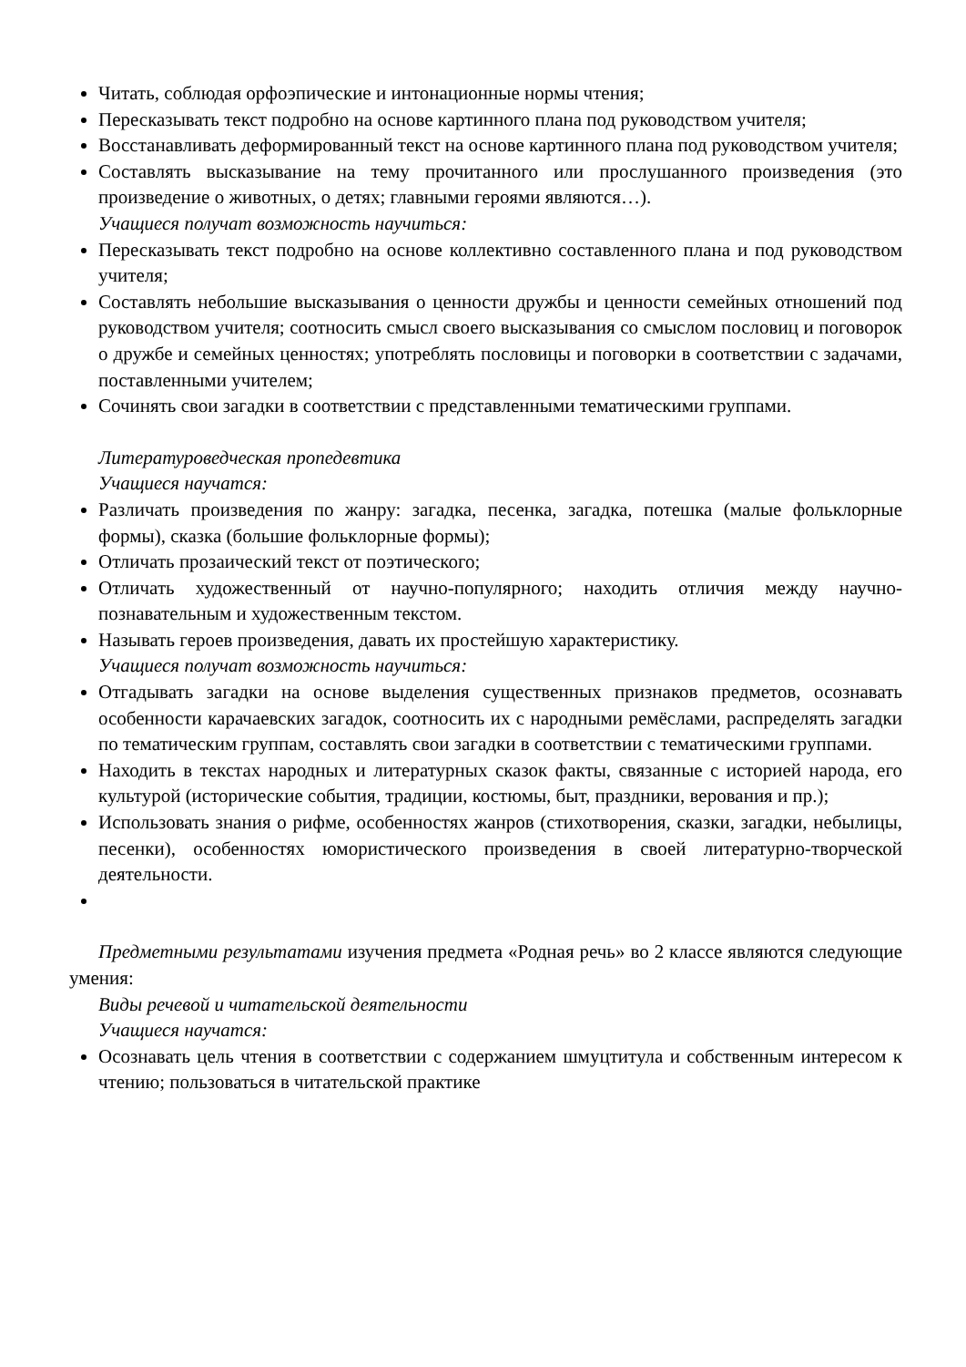Читать, соблюдая орфоэпические и интонационные нормы чтения;
Пересказывать текст подробно на основе картинного плана под руководством учителя;
Восстанавливать деформированный текст на основе картинного плана под руководством учителя;
Составлять высказывание на тему прочитанного или прослушанного произведения (это произведение о животных, о детях; главными героями являются…).
Учащиеся получат возможность научиться:
Пересказывать текст подробно на основе коллективно составленного плана и под руководством учителя;
Составлять небольшие высказывания о ценности дружбы и ценности семейных отношений под руководством учителя; соотносить смысл своего высказывания со смыслом пословиц и поговорок о дружбе и семейных ценностях; употреблять пословицы и поговорки в соответствии с задачами, поставленными учителем;
Сочинять свои загадки в соответствии с представленными тематическими группами.
Литературоведческая пропедевтика
Учащиеся научатся:
Различать произведения по жанру: загадка, песенка, загадка, потешка (малые фольклорные формы), сказка (большие фольклорные формы);
Отличать прозаический текст от поэтического;
Отличать художественный от научно-популярного; находить отличия между научно-познавательным и художественным текстом.
Называть героев произведения, давать их простейшую характеристику.
Учащиеся получат возможность научиться:
Отгадывать загадки на основе выделения существенных признаков предметов, осознавать особенности карачаевских загадок, соотносить их с народными ремёслами, распределять загадки по тематическим группам, составлять свои загадки в соответствии с тематическими группами.
Находить в текстах народных и литературных сказок факты, связанные с историей народа, его культурой (исторические события, традиции, костюмы, быт, праздники, верования и пр.);
Использовать знания о рифме, особенностях жанров (стихотворения, сказки, загадки, небылицы, песенки), особенностях юмористического произведения в своей литературно-творческой деятельности.
Предметными результатами изучения предмета «Родная речь» во 2 классе являются следующие умения:
Виды речевой и читательской деятельности
Учащиеся научатся:
Осознавать цель чтения в соответствии с содержанием шмуцтитула и собственным интересом к чтению; пользоваться в читательской практике